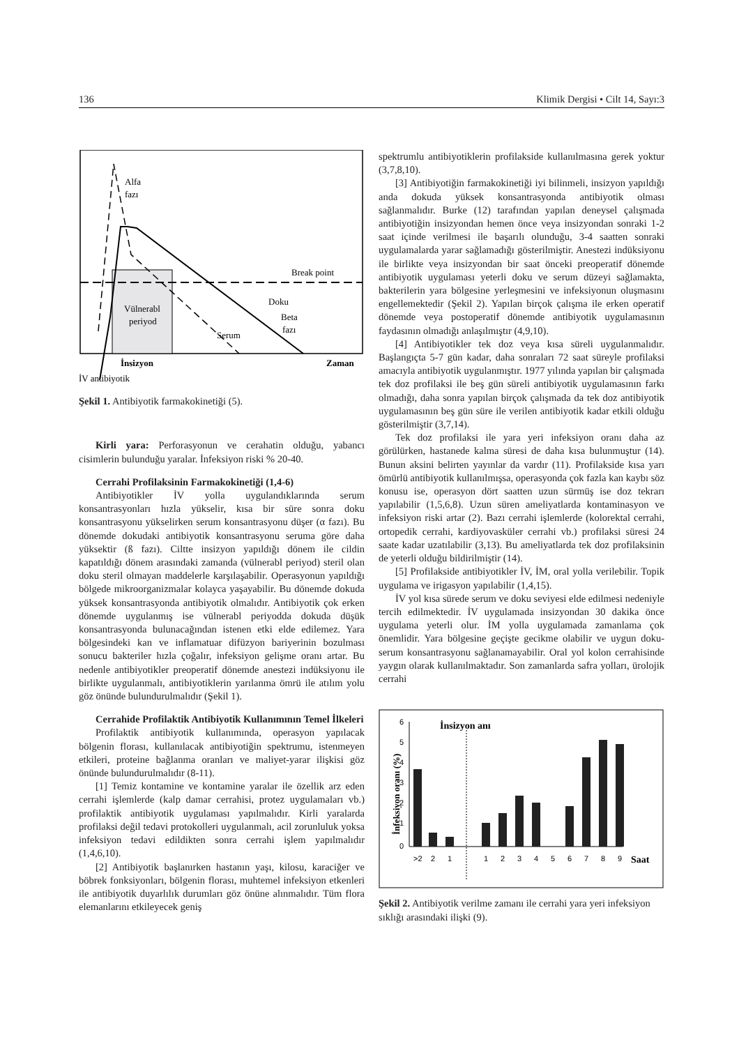136 Klimik Dergisi • Cilt 14, Sayı:3
Alfa
fazı
Break point
Doku
Vülnerabl
periyod
Beta
fazı
Serum
İnsizyon
Zaman
İV antibiyotik
Şekil 1. Antibiyotik farmakokinetiği (5).
Kirli yara: Perforasyonun ve cerahatin olduğu, yabancı cisimlerin bulunduğu yaralar. İnfeksiyon riski % 20-40.
Cerrahi Profilaksinin Farmakokinetiği (1,4-6)
Antibiyotikler İV yolla uygulandıklarında serum konsantrasyonları hızla yükselir, kısa bir süre sonra doku konsantrasyonu yükselirken serum konsantrasyonu düşer (α fazı). Bu dönemde dokudaki antibiyotik konsantrasyonu seruma göre daha yüksektir (ß fazı). Ciltte insizyon yapıldığı dönem ile cildin kapatıldığı dönem arasındaki zamanda (vülnerabl periyod) steril olan doku steril olmayan maddelerle karşılaşabilir. Operasyonun yapıldığı bölgede mikroorganizmalar kolayca yaşayabilir. Bu dönemde dokuda yüksek konsantrasyonda antibiyotik olmalıdır. Antibiyotik çok erken dönemde uygulanmış ise vülnerabl periyodda dokuda düşük konsantrasyonda bulunacağından istenen etki elde edilemez. Yara bölgesindeki kan ve inflamatuar difüzyon bariyerinin bozulması sonucu bakteriler hızla çoğalır, infeksiyon gelişme oranı artar. Bu nedenle antibiyotikler preoperatif dönemde anestezi indüksiyonu ile birlikte uygulanmalı, antibiyotiklerin yarılanma ömrü ile atılım yolu göz önünde bulundurulmalıdır (Şekil 1).
Cerrahide Profilaktik Antibiyotik Kullanımının Temel İlkeleri
Profilaktik antibiyotik kullanımında, operasyon yapılacak bölgenin florası, kullanılacak antibiyotiğin spektrumu, istenmeyen etkileri, proteine bağlanma oranları ve maliyet-yarar ilişkisi göz önünde bulundurulmalıdır (8-11).
[1] Temiz kontamine ve kontamine yaralar ile özellik arz eden cerrahi işlemlerde (kalp damar cerrahisi, protez uygulamaları vb.) profilaktik antibiyotik uygulaması yapılmalıdır. Kirli yaralarda profilaksi değil tedavi protokolleri uygulanmalı, acil zorunluluk yoksa infeksiyon tedavi edildikten sonra cerrahi işlem yapılmalıdır (1,4,6,10).
[2] Antibiyotik başlanırken hastanın yaşı, kilosu, karaciğer ve böbrek fonksiyonları, bölgenin florası, muhtemel infeksiyon etkenleri ile antibiyotik duyarlılık durumları göz önüne alınmalıdır. Tüm flora elemanlarını etkileyecek geniş
spektrumlu antibiyotiklerin profilakside kullanılmasına gerek yoktur (3,7,8,10).
[3] Antibiyotiğin farmakokinetiği iyi bilinmeli, insizyon yapıldığı anda dokuda yüksek konsantrasyonda antibiyotik olması sağlanmalıdır. Burke (12) tarafından yapılan deneysel çalışmada antibiyotiğin insizyondan hemen önce veya insizyondan sonraki 1-2 saat içinde verilmesi ile başarılı olunduğu, 3-4 saatten sonraki uygulamalarda yarar sağlamadığı gösterilmiştir. Anestezi indüksiyonu ile birlikte veya insizyondan bir saat önceki preoperatif dönemde antibiyotik uygulaması yeterli doku ve serum düzeyi sağlamakta, bakterilerin yara bölgesine yerleşmesini ve infeksiyonun oluşmasını engellemektedir (Şekil 2). Yapılan birçok çalışma ile erken operatif dönemde veya postoperatif dönemde antibiyotik uygulamasının faydasının olmadığı anlaşılmıştır (4,9,10).
[4] Antibiyotikler tek doz veya kısa süreli uygulanmalıdır. Başlangıçta 5-7 gün kadar, daha sonraları 72 saat süreyle profilaksi amacıyla antibiyotik uygulanmıştır. 1977 yılında yapılan bir çalışmada tek doz profilaksi ile beş gün süreli antibiyotik uygulamasının farkı olmadığı, daha sonra yapılan birçok çalışmada da tek doz antibiyotik uygulamasının beş gün süre ile verilen antibiyotik kadar etkili olduğu gösterilmiştir (3,7,14).
Tek doz profilaksi ile yara yeri infeksiyon oranı daha az görülürken, hastanede kalma süresi de daha kısa bulunmuştur (14). Bunun aksini belirten yayınlar da vardır (11). Profilakside kısa yarı ömürlü antibiyotik kullanılmışsa, operasyonda çok fazla kan kaybı söz konusu ise, operasyon dört saatten uzun sürmüş ise doz tekrarı yapılabilir (1,5,6,8). Uzun süren ameliyatlarda kontaminasyon ve infeksiyon riski artar (2). Bazı cerrahi işlemlerde (kolorektal cerrahi, ortopedik cerrahi, kardiyovasküler cerrahi vb.) profilaksi süresi 24 saate kadar uzatılabilir (3,13). Bu ameliyatlarda tek doz profilaksinin de yeterli olduğu bildirilmiştir (14).
[5] Profilakside antibiyotikler İV, İM, oral yolla verilebilir. Topik uygulama ve irigasyon yapılabilir (1,4,15).
İV yol kısa sürede serum ve doku seviyesi elde edilmesi nedeniyle tercih edilmektedir. İV uygulamada insizyondan 30 dakika önce uygulama yeterli olur. İM yolla uygulamada zamanlama çok önemlidir. Yara bölgesine geçişte gecikme olabilir ve uygun doku-serum konsantrasyonu sağlanamayabilir. Oral yol kolon cerrahisinde yaygın olarak kullanılmaktadır. Son zamanlarda safra yolları, ürolojik cerrahi
İnsizyon anı
İnfeksiyon oranı (%)
6
5
4
3
2
1
0
>2
2
1
1
2
3
4
5
6
7
8
9
Saat
Şekil 2. Antibiyotik verilme zamanı ile cerrahi yara yeri infeksiyon sıklığı arasındaki ilişki (9).